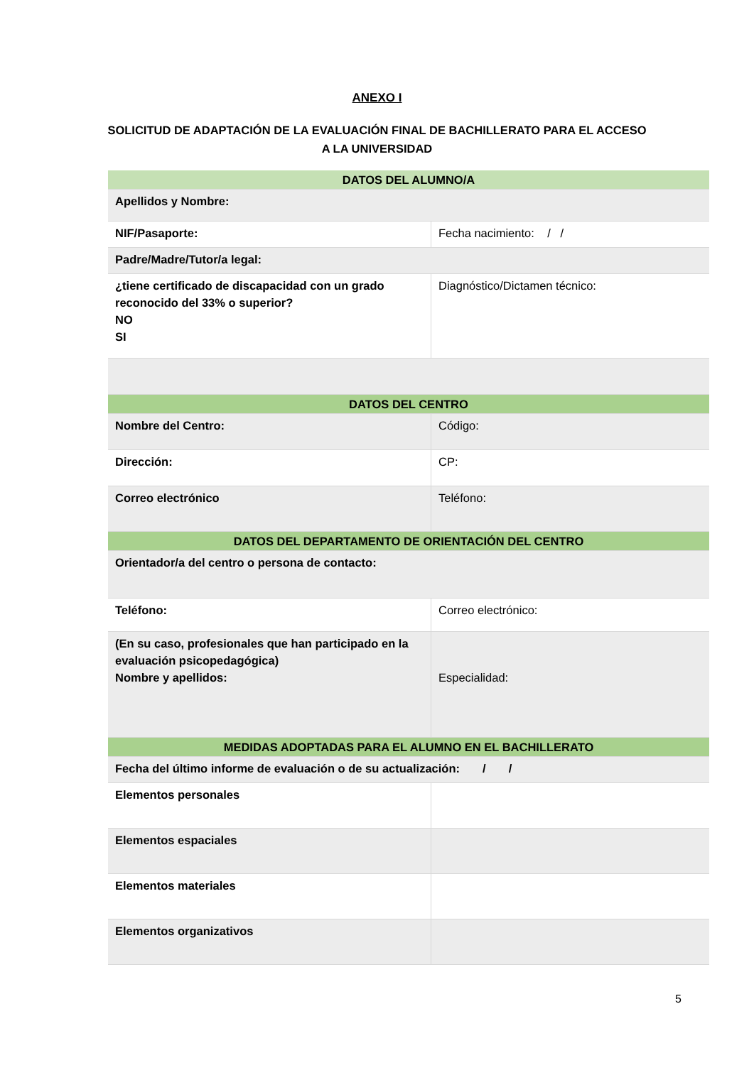ANEXO I
SOLICITUD DE ADAPTACIÓN DE LA EVALUACIÓN FINAL DE BACHILLERATO PARA EL ACCESO A LA UNIVERSIDAD
| DATOS DEL ALUMNO/A | |
| Apellidos y Nombre: | |
| NIF/Pasaporte: | Fecha nacimiento: / / |
| Padre/Madre/Tutor/a legal: | |
| ¿tiene certificado de discapacidad con un grado reconocido del 33% o superior? NO SI | Diagnóstico/Dictamen técnico: |
| DATOS DEL CENTRO | |
| Nombre del Centro: | Código: |
| Dirección: | CP: |
| Correo electrónico | Teléfono: |
| DATOS DEL DEPARTAMENTO DE ORIENTACIÓN DEL CENTRO | |
| Orientador/a del centro o persona de contacto: | |
| Teléfono: | Correo electrónico: |
| (En su caso, profesionales que han participado en la evaluación psicopedagógica) Nombre y apellidos: | Especialidad: |
| MEDIDAS ADOPTADAS PARA EL ALUMNO EN EL BACHILLERATO | |
| Fecha del último informe de evaluación o de su actualización: / / | |
| Elementos personales | |
| Elementos espaciales | |
| Elementos materiales | |
| Elementos organizativos | |
5